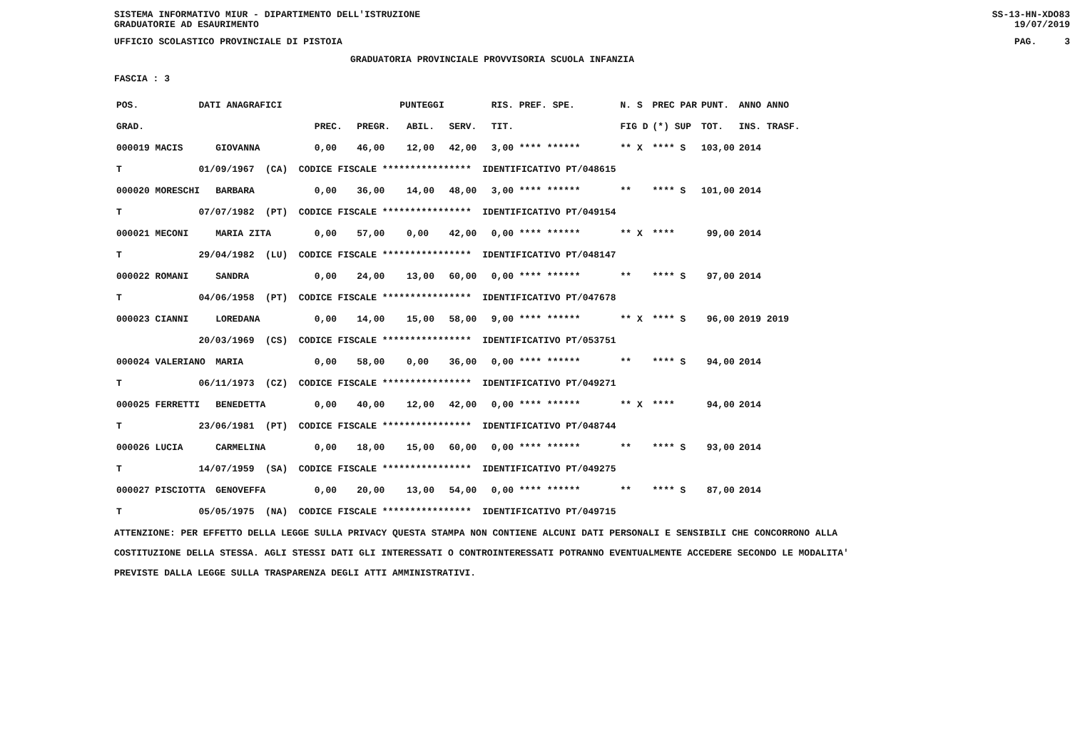SISTEMA INFORMATIVO MIUR - DIPARTIMENTO DELL'ISTRUZIONE
GRADUATORIE AD ESAURIMENTO SS-13-HN-XDO83
19/07/2019
UFFICIO SCOLASTICO PROVINCIALE DI PISTOIA PAG. 3
GRADUATORIA PROVINCIALE PROVVISORIA SCUOLA INFANZIA
FASCIA : 3
| POS. | DATI ANAGRAFICI | | | | PUNTEGGI | | | RIS. PREF. SPE. | | N. S | PREC PAR | PUNT. | ANNO ANNO |
| --- | --- | --- | --- | --- | --- | --- | --- | --- | --- | --- | --- | --- | --- |
| GRAD. | | | | PREC. | PREGR. | ABIL. | SERV. | TIT. | | FIG D | (*) SUP | TOT. | INS. TRASF. |
| 000019 MACIS | | GIOVANNA | | 0,00 | 46,00 | 12,00 | 42,00 | 3,00 **** ****** | | ** X | **** S | 103,00 | 2014 |
| T | 01/09/1967 (CA) CODICE FISCALE **************** IDENTIFICATIVO PT/048615 | | | | | | | | | | | | |
| 000020 MORESCHI | | BARBARA | | 0,00 | 36,00 | 14,00 | 48,00 | 3,00 **** ****** | | ** | **** S | 101,00 | 2014 |
| T | 07/07/1982 (PT) CODICE FISCALE **************** IDENTIFICATIVO PT/049154 | | | | | | | | | | | | |
| 000021 MECONI | | MARIA ZITA | | 0,00 | 57,00 | 0,00 | 42,00 | 0,00 **** ****** | | ** X | **** | 99,00 | 2014 |
| T | 29/04/1982 (LU) CODICE FISCALE **************** IDENTIFICATIVO PT/048147 | | | | | | | | | | | | |
| 000022 ROMANI | | SANDRA | | 0,00 | 24,00 | 13,00 | 60,00 | 0,00 **** ****** | | ** | **** S | 97,00 | 2014 |
| T | 04/06/1958 (PT) CODICE FISCALE **************** IDENTIFICATIVO PT/047678 | | | | | | | | | | | | |
| 000023 CIANNI | | LOREDANA | | 0,00 | 14,00 | 15,00 | 58,00 | 9,00 **** ****** | | ** X | **** S | 96,00 | 2019 2019 |
| | 20/03/1969 (CS) CODICE FISCALE **************** IDENTIFICATIVO PT/053751 | | | | | | | | | | | | |
| 000024 VALERIANO | | MARIA | | 0,00 | 58,00 | 0,00 | 36,00 | 0,00 **** ****** | | ** | **** S | 94,00 | 2014 |
| T | 06/11/1973 (CZ) CODICE FISCALE **************** IDENTIFICATIVO PT/049271 | | | | | | | | | | | | |
| 000025 FERRETTI | | BENEDETTA | | 0,00 | 40,00 | 12,00 | 42,00 | 0,00 **** ****** | | ** X | **** | 94,00 | 2014 |
| T | 23/06/1981 (PT) CODICE FISCALE **************** IDENTIFICATIVO PT/048744 | | | | | | | | | | | | |
| 000026 LUCIA | | CARMELINA | | 0,00 | 18,00 | 15,00 | 60,00 | 0,00 **** ****** | | ** | **** S | 93,00 | 2014 |
| T | 14/07/1959 (SA) CODICE FISCALE **************** IDENTIFICATIVO PT/049275 | | | | | | | | | | | | |
| 000027 PISCIOTTA | | GENOVEFFA | | 0,00 | 20,00 | 13,00 | 54,00 | 0,00 **** ****** | | ** | **** S | 87,00 | 2014 |
| T | 05/05/1975 (NA) CODICE FISCALE **************** IDENTIFICATIVO PT/049715 | | | | | | | | | | | | |
ATTENZIONE: PER EFFETTO DELLA LEGGE SULLA PRIVACY QUESTA STAMPA NON CONTIENE ALCUNI DATI PERSONALI E SENSIBILI CHE CONCORRONO ALLA COSTITUZIONE DELLA STESSA. AGLI STESSI DATI GLI INTERESSATI O CONTROINTERESSATI POTRANNO EVENTUALMENTE ACCEDERE SECONDO LE MODALITA' PREVISTE DALLA LEGGE SULLA TRASPARENZA DEGLI ATTI AMMINISTRATIVI.